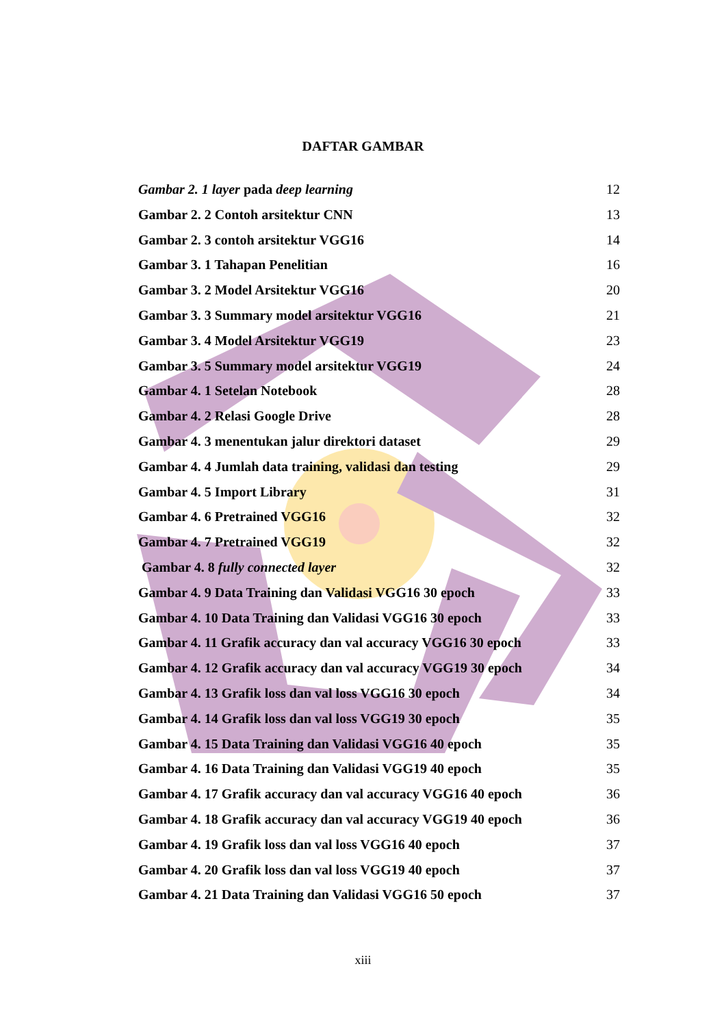DAFTAR GAMBAR
Gambar 2. 1 layer pada deep learning 12
Gambar 2. 2 Contoh arsitektur CNN 13
Gambar 2. 3 contoh arsitektur VGG16 14
Gambar 3. 1 Tahapan Penelitian 16
Gambar 3. 2 Model Arsitektur VGG16 20
Gambar 3. 3 Summary model arsitektur VGG16 21
Gambar 3. 4 Model Arsitektur VGG19 23
Gambar 3. 5 Summary model arsitektur VGG19 24
Gambar 4. 1 Setelan Notebook 28
Gambar 4. 2 Relasi Google Drive 28
Gambar 4. 3 menentukan jalur direktori dataset 29
Gambar 4. 4 Jumlah data training, validasi dan testing 29
Gambar 4. 5 Import Library 31
Gambar 4. 6 Pretrained VGG16 32
Gambar 4. 7 Pretrained VGG19 32
Gambar 4. 8 fully connected layer 32
Gambar 4. 9 Data Training dan Validasi VGG16 30 epoch 33
Gambar 4. 10 Data Training dan Validasi VGG16 30 epoch 33
Gambar 4. 11 Grafik accuracy dan val accuracy VGG16 30 epoch 33
Gambar 4. 12 Grafik accuracy dan val accuracy VGG19 30 epoch 34
Gambar 4. 13 Grafik loss dan val loss VGG16 30 epoch 34
Gambar 4. 14 Grafik loss dan val loss VGG19 30 epoch 35
Gambar 4. 15 Data Training dan Validasi VGG16 40 epoch 35
Gambar 4. 16 Data Training dan Validasi VGG19 40 epoch 35
Gambar 4. 17 Grafik accuracy dan val accuracy VGG16 40 epoch 36
Gambar 4. 18 Grafik accuracy dan val accuracy VGG19 40 epoch 36
Gambar 4. 19 Grafik loss dan val loss VGG16 40 epoch 37
Gambar 4. 20 Grafik loss dan val loss VGG19 40 epoch 37
Gambar 4. 21 Data Training dan Validasi VGG16 50 epoch 37
xiii